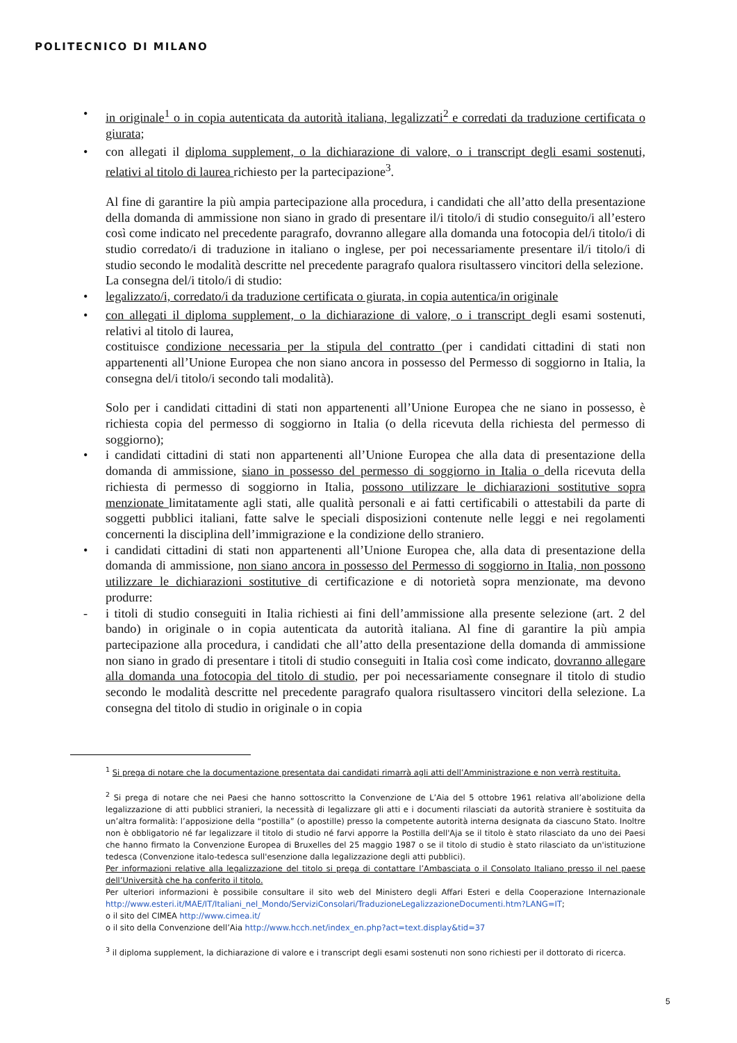POLITECNICO DI MILANO
• in originale<sup>1</sup> o in copia autenticata da autorità italiana, legalizzati<sup>2</sup> e corredati da traduzione certificata o giurata;
• con allegati il diploma supplement, o la dichiarazione di valore, o i transcript degli esami sostenuti, relativi al titolo di laurea richiesto per la partecipazione<sup>3</sup>.
Al fine di garantire la più ampia partecipazione alla procedura, i candidati che all’atto della presentazione della domanda di ammissione non siano in grado di presentare il/i titolo/i di studio conseguito/i all’estero così come indicato nel precedente paragrafo, dovranno allegare alla domanda una fotocopia del/i titolo/i di studio corredato/i di traduzione in italiano o inglese, per poi necessariamente presentare il/i titolo/i di studio secondo le modalità descritte nel precedente paragrafo qualora risultassero vincitori della selezione.
La consegna del/i titolo/i di studio:
• legalizzato/i, corredato/i da traduzione certificata o giurata, in copia autentica/in originale
• con allegati il diploma supplement, o la dichiarazione di valore, o i transcript degli esami sostenuti, relativi al titolo di laurea,
costituisce condizione necessaria per la stipula del contratto (per i candidati cittadini di stati non appartenenti all’Unione Europea che non siano ancora in possesso del Permesso di soggiorno in Italia, la consegna del/i titolo/i secondo tali modalità).
Solo per i candidati cittadini di stati non appartenenti all’Unione Europea che ne siano in possesso, è richiesta copia del permesso di soggiorno in Italia (o della ricevuta della richiesta del permesso di soggiorno);
• i candidati cittadini di stati non appartenenti all’Unione Europea che alla data di presentazione della domanda di ammissione, siano in possesso del permesso di soggiorno in Italia o della ricevuta della richiesta di permesso di soggiorno in Italia, possono utilizzare le dichiarazioni sostitutive sopra menzionate limitatamente agli stati, alle qualità personali e ai fatti certificabili o attestabili da parte di soggetti pubblici italiani, fatte salve le speciali disposizioni contenute nelle leggi e nei regolamenti concernenti la disciplina dell’immigrazione e la condizione dello straniero.
• i candidati cittadini di stati non appartenenti all’Unione Europea che, alla data di presentazione della domanda di ammissione, non siano ancora in possesso del Permesso di soggiorno in Italia, non possono utilizzare le dichiarazioni sostitutive di certificazione e di notorietà sopra menzionate, ma devono produrre:
- i titoli di studio conseguiti in Italia richiesti ai fini dell’ammissione alla presente selezione (art. 2 del bando) in originale o in copia autenticata da autorità italiana. Al fine di garantire la più ampia partecipazione alla procedura, i candidati che all’atto della presentazione della domanda di ammissione non siano in grado di presentare i titoli di studio conseguiti in Italia così come indicato, dovranno allegare alla domanda una fotocopia del titolo di studio, per poi necessariamente consegnare il titolo di studio secondo le modalità descritte nel precedente paragrafo qualora risultassero vincitori della selezione. La consegna del titolo di studio in originale o in copia
<sup>1</sup> Si prega di notare che la documentazione presentata dai candidati rimarrà agli atti dell’Amministrazione e non verrà restituita.
<sup>2</sup> Si prega di notare che nei Paesi che hanno sottoscritto la Convenzione de L’Aia del 5 ottobre 1961 relativa all’abolizione della legalizzazione di atti pubblici stranieri, la necessità di legalizzare gli atti e i documenti rilasciati da autorità straniere è sostituita da un’altra formalità: l’apposizione della “postilla” (o apostille) presso la competente autorità interna designata da ciascuno Stato. Inoltre non è obbligatorio né far legalizzare il titolo di studio né farvi apporre la Postilla dell'Aja se il titolo è stato rilasciato da uno dei Paesi che hanno firmato la Convenzione Europea di Bruxelles del 25 maggio 1987 o se il titolo di studio è stato rilasciato da un'istituzione tedesca (Convenzione italo-tedesca sull'esenzione dalla legalizzazione degli atti pubblici).
Per informazioni relative alla legalizzazione del titolo si prega di contattare l’Ambasciata o il Consolato Italiano presso il nel paese dell’Università che ha conferito il titolo.
Per ulteriori informazioni è possibile consultare il sito web del Ministero degli Affari Esteri e della Cooperazione Internazionale http://www.esteri.it/MAE/IT/Italiani_nel_Mondo/ServiziConsolari/TraduzioneLegalizzazioneDocumenti.htm?LANG=IT;
o il sito del CIMEA http://www.cimea.it/
o il sito della Convenzione dell’Aia http://www.hcch.net/index_en.php?act=text.display&tid=37
<sup>3</sup> il diploma supplement, la dichiarazione di valore e i transcript degli esami sostenuti non sono richiesti per il dottorato di ricerca.
5